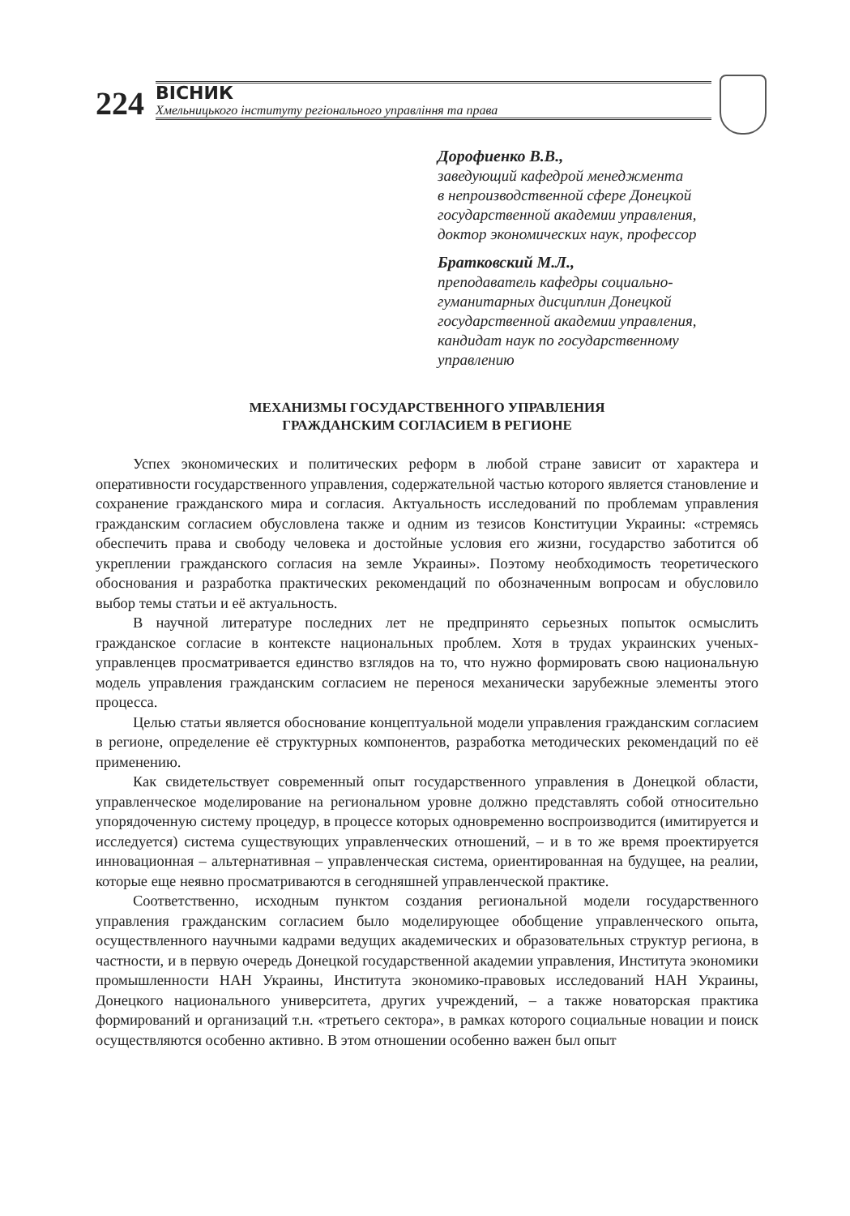224
ВІСНИК
Хмельницького інституту регіонального управління та права
Дорофиенко В.В.,
заведующий кафедрой менеджмента
в непроизводственной сфере Донецкой
государственной академии управления,
доктор экономических наук, профессор
Братковский М.Л.,
преподаватель кафедры социально-
гуманитарных дисциплин Донецкой
государственной академии управления,
кандидат наук по государственному
управлению
МЕХАНИЗМЫ ГОСУДАРСТВЕННОГО УПРАВЛЕНИЯ
ГРАЖДАНСКИМ СОГЛАСИЕМ В РЕГИОНЕ
Успех экономических и политических реформ в любой стране зависит от характера и оперативности государственного управления, содержательной частью которого является становление и сохранение гражданского мира и согласия. Актуальность исследований по проблемам управления гражданским согласием обусловлена также и одним из тезисов Конституции Украины: «стремясь обеспечить права и свободу человека и достойные условия его жизни, государство заботится об укреплении гражданского согласия на земле Украины». Поэтому необходимость теоретического обоснования и разработка практических рекомендаций по обозначенным вопросам и обусловило выбор темы статьи и её актуальность.
В научной литературе последних лет не предпринято серьезных попыток осмыслить гражданское согласие в контексте национальных проблем. Хотя в трудах украинских ученых-управленцев просматривается единство взглядов на то, что нужно формировать свою национальную модель управления гражданским согласием не перенося механически зарубежные элементы этого процесса.
Целью статьи является обоснование концептуальной модели управления гражданским согласием в регионе, определение её структурных компонентов, разработка методических рекомендаций по её применению.
Как свидетельствует современный опыт государственного управления в Донецкой области, управленческое моделирование на региональном уровне должно представлять собой относительно упорядоченную систему процедур, в процессе которых одновременно воспроизводится (имитируется и исследуется) система существующих управленческих отношений, – и в то же время проектируется инновационная – альтернативная – управленческая система, ориентированная на будущее, на реалии, которые еще неявно просматриваются в сегодняшней управленческой практике.
Соответственно, исходным пунктом создания региональной модели государственного управления гражданским согласием было моделирующее обобщение управленческого опыта, осуществленного научными кадрами ведущих академических и образовательных структур региона, в частности, и в первую очередь Донецкой государственной академии управления, Института экономики промышленности НАН Украины, Института экономико-правовых исследований НАН Украины, Донецкого национального университета, других учреждений, – а также новаторская практика формирований и организаций т.н. «третьего сектора», в рамках которого социальные новации и поиск осуществляются особенно активно. В этом отношении особенно важен был опыт